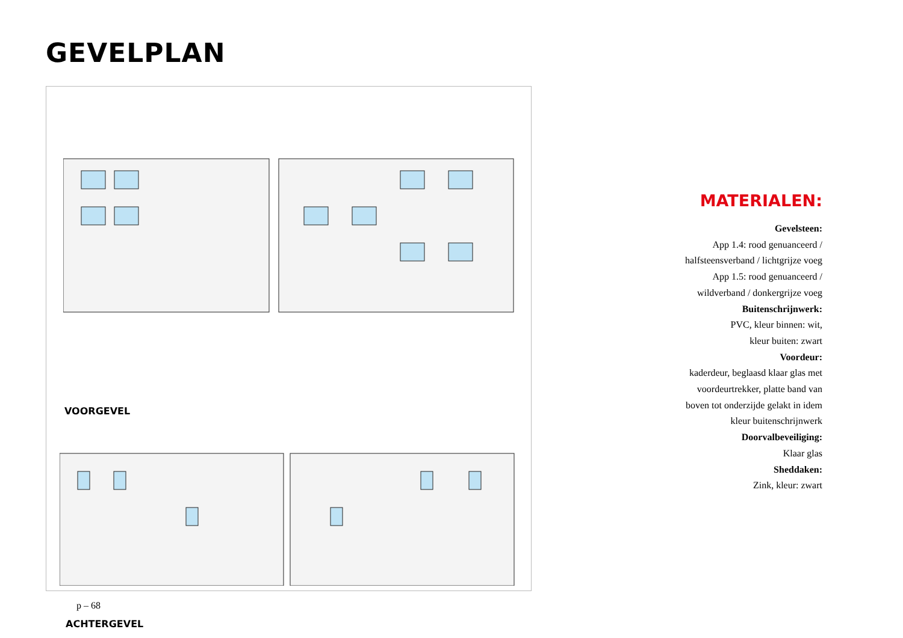GEVELPLAN
VOORGEVEL
ACHTERGEVEL
MATERIALEN:
Gevelsteen:
App 1.4: rood genuanceerd /
halfsteensverband / lichtgrijze voeg
App 1.5: rood genuanceerd /
wildverband / donkergrijze voeg
Buitenschrijnwerk:
PVC, kleur binnen: wit,
kleur buiten: zwart
Voordeur:
kaderdeur, beglaasd klaar glas met
voordeurtrekker, platte band van
boven tot onderzijde gelakt in idem
kleur buitenschrijnwerk
Doorvalbeveiliging:
Klaar glas
Sheddaken:
Zink, kleur: zwart
p – 68